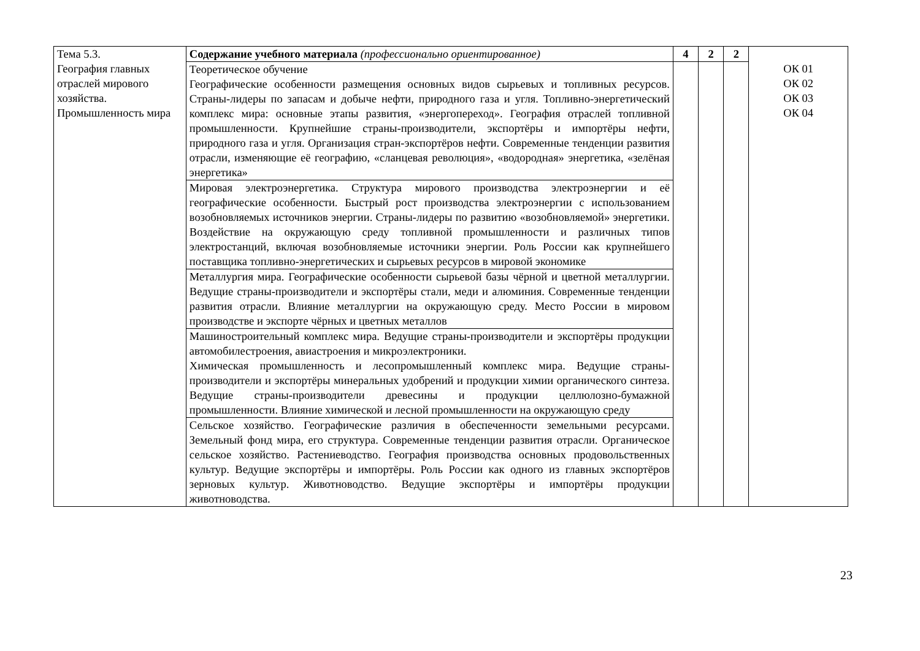| Тема 5.3. География главных отраслей мирового хозяйства. Промышленность мира | Содержание учебного материала (профессионально ориентированное) | 4 | 2 | 2 | ОК 01 ОК 02 ОК 03 ОК 04 |
| | Теоретическое обучение Географические особенности размещения основных видов сырьевых и топливных ресурсов. Страны-лидеры по запасам и добыче нефти, природного газа и угля. Топливно-энергетический комплекс мира: основные этапы развития, «энергопереход». География отраслей топливной промышленности. Крупнейшие страны-производители, экспортёры и импортёры нефти, природного газа и угля. Организация стран-экспортёров нефти. Современные тенденции развития отрасли, изменяющие её географию, «сланцевая революция», «водородная» энергетика, «зелёная энергетика» | | | | |
| | Мировая электроэнергетика. Структура мирового производства электроэнергии и её географические особенности. Быстрый рост производства электроэнергии с использованием возобновляемых источников энергии. Страны-лидеры по развитию «возобновляемой» энергетики. Воздействие на окружающую среду топливной промышленности и различных типов электростанций, включая возобновляемые источники энергии. Роль России как крупнейшего поставщика топливно-энергетических и сырьевых ресурсов в мировой экономике | | | | |
| | Металлургия мира. Географические особенности сырьевой базы чёрной и цветной металлургии. Ведущие страны-производители и экспортёры стали, меди и алюминия. Современные тенденции развития отрасли. Влияние металлургии на окружающую среду. Место России в мировом производстве и экспорте чёрных и цветных металлов | | | | |
| | Машиностроительный комплекс мира. Ведущие страны-производители и экспортёры продукции автомобилестроения, авиастроения и микроэлектроники. Химическая промышленность и лесопромышленный комплекс мира. Ведущие страны-производители и экспортёры минеральных удобрений и продукции химии органического синтеза. Ведущие страны-производители древесины и продукции целлюлозно-бумажной промышленности. Влияние химической и лесной промышленности на окружающую среду | | | | |
| | Сельское хозяйство. Географические различия в обеспеченности земельными ресурсами. Земельный фонд мира, его структура. Современные тенденции развития отрасли. Органическое сельское хозяйство. Растениеводство. География производства основных продовольственных культур. Ведущие экспортёры и импортёры. Роль России как одного из главных экспортёров зерновых культур. Животноводство. Ведущие экспортёры и импортёры продукции животноводства. | | | | |
23